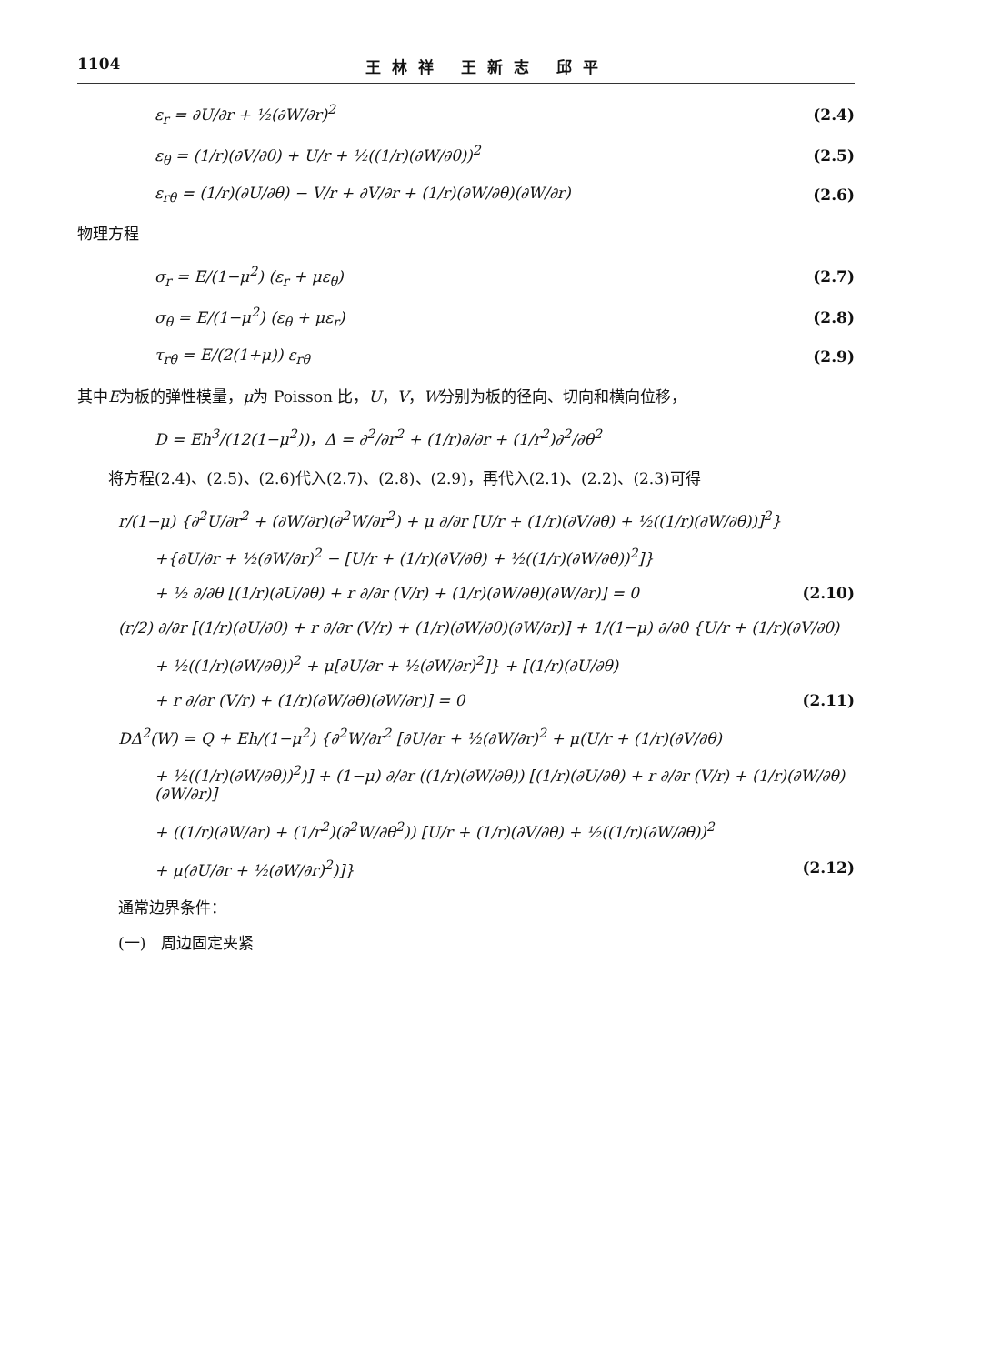1104 王林祥 王新志 邱平
ε<sub>r</sub> = ∂U/∂r + ½(∂W/∂r)<sup>2</sup> (2.4)
ε<sub>θ</sub> = (1/r)(∂V/∂θ) + U/r + ½((1/r)(∂W/∂θ))<sup>2</sup> (2.5)
ε<sub>rθ</sub> = (1/r)(∂U/∂θ) − V/r + ∂V/∂r + (1/r)(∂W/∂θ)(∂W/∂r) (2.6)
物理方程
σ<sub>r</sub> = E/(1−μ<sup>2</sup>) (ε<sub>r</sub> + με<sub>θ</sub>) (2.7)
σ<sub>θ</sub> = E/(1−μ<sup>2</sup>) (ε<sub>θ</sub> + με<sub>r</sub>) (2.8)
τ<sub>rθ</sub> = E/(2(1+μ)) ε<sub>rθ</sub> (2.9)
其中E为板的弹性模量，μ为 Poisson 比，U，V，W分别为板的径向、切向和横向位移，
D = Eh<sup>3</sup>/(12(1−μ<sup>2</sup>))，Δ = ∂<sup>2</sup>/∂r<sup>2</sup> + (1/r)∂/∂r + (1/r<sup>2</sup>)∂<sup>2</sup>/∂θ<sup>2</sup>
  将方程(2.4)、(2.5)、(2.6)代入(2.7)、(2.8)、(2.9)，再代入(2.1)、(2.2)、(2.3)可得
r/(1−μ) {∂<sup>2</sup>U/∂r<sup>2</sup> + (∂W/∂r)(∂<sup>2</sup>W/∂r<sup>2</sup>) + μ ∂/∂r [U/r + (1/r)(∂V/∂θ) + ½((1/r)(∂W/∂θ))]<sup>2</sup>}
+{∂U/∂r + ½(∂W/∂r)<sup>2</sup> − [U/r + (1/r)(∂V/∂θ) + ½((1/r)(∂W/∂θ))<sup>2</sup>]}
+ ½ ∂/∂θ [(1/r)(∂U/∂θ) + r ∂/∂r (V/r) + (1/r)(∂W/∂θ)(∂W/∂r)] = 0 (2.10)
(r/2) ∂/∂r [(1/r)(∂U/∂θ) + r ∂/∂r (V/r) + (1/r)(∂W/∂θ)(∂W/∂r)] + 1/(1−μ) ∂/∂θ {U/r + (1/r)(∂V/∂θ)
+ ½((1/r)(∂W/∂θ))<sup>2</sup> + μ[∂U/∂r + ½(∂W/∂r)<sup>2</sup>]} + [(1/r)(∂U/∂θ)
+ r ∂/∂r (V/r) + (1/r)(∂W/∂θ)(∂W/∂r)] = 0 (2.11)
DΔ<sup>2</sup>(W) = Q + Eh/(1−μ<sup>2</sup>) {∂<sup>2</sup>W/∂r<sup>2</sup> [∂U/∂r + ½(∂W/∂r)<sup>2</sup> + μ(U/r + (1/r)(∂V/∂θ)
+ ½((1/r)(∂W/∂θ))<sup>2</sup>)] + (1−μ) ∂/∂r ((1/r)(∂W/∂θ)) [(1/r)(∂U/∂θ) + r ∂/∂r (V/r) + (1/r)(∂W/∂θ)(∂W/∂r)]
+ ((1/r)(∂W/∂r) + (1/r<sup>2</sup>)(∂<sup>2</sup>W/∂θ<sup>2</sup>)) [U/r + (1/r)(∂V/∂θ) + ½((1/r)(∂W/∂θ))<sup>2</sup>
+ μ(∂U/∂r + ½(∂W/∂r)<sup>2</sup>)]} (2.12)
通常边界条件：
(一) 周边固定夹紧